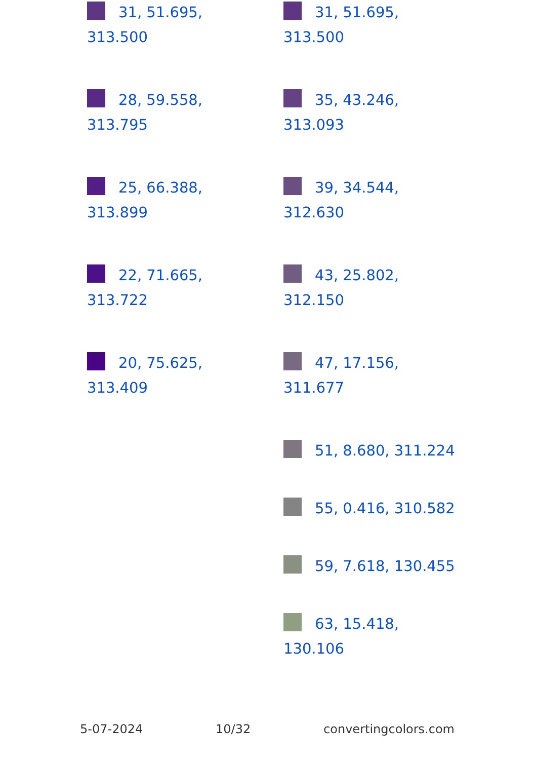31, 51.695, 313.500
28, 59.558, 313.795
25, 66.388, 313.899
22, 71.665, 313.722
20, 75.625, 313.409
31, 51.695, 313.500
35, 43.246, 313.093
39, 34.544, 312.630
43, 25.802, 312.150
47, 17.156, 311.677
51, 8.680, 311.224
55, 0.416, 310.582
59, 7.618, 130.455
63, 15.418, 130.106
5-07-2024 10/32 convertingcolors.com